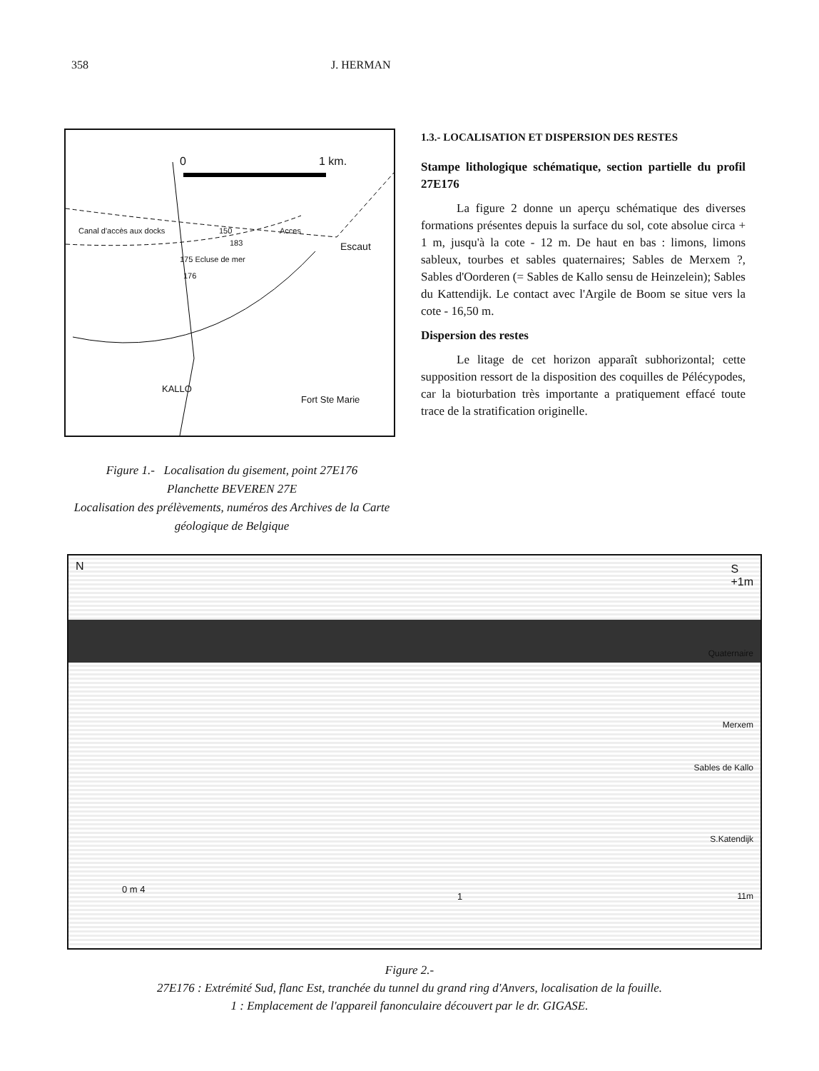358 J. HERMAN
0 1 km.
Canal d'accès aux docks 150 Acces
Escaut
175 Ecluse de mer
176
183
KALLO
Fort Ste Marie
Figure 1.- Localisation du gisement, point 27E176
Planchette BEVEREN 27E
Localisation des prélèvements, numéros des Archives de la Carte géologique de Belgique
1.3.- LOCALISATION ET DISPERSION DES RESTES
Stampe lithologique schématique, section partielle du profil 27E176
La figure 2 donne un aperçu schématique des diverses formations présentes depuis la surface du sol, cote absolue circa + 1 m, jusqu'à la cote - 12 m. De haut en bas : limons, limons sableux, tourbes et sables quaternaires; Sables de Merxem ?, Sables d'Oorderen (= Sables de Kallo sensu de Heinzelein); Sables du Kattendijk. Le contact avec l'Argile de Boom se situe vers la cote - 16,50 m.
Dispersion des restes
Le litage de cet horizon apparaît subhorizontal; cette supposition ressort de la disposition des coquilles de Pélécypodes, car la bioturbation très importante a pratiquement effacé toute trace de la stratification originelle.
N S
+1m
Quaternaire
Merxem
Sables de Kallo
S.Katendijk
11m
0 m 4
1
Figure 2.-
27E176 : Extrémité Sud, flanc Est, tranchée du tunnel du grand ring d'Anvers, localisation de la fouille.
1 : Emplacement de l'appareil fanonculaire découvert par le dr. GIGASE.